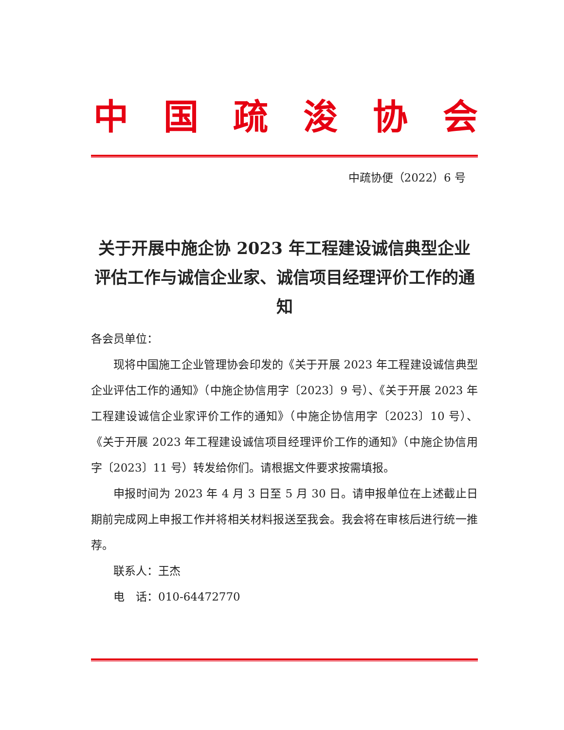中国疏浚协会
中疏协便（2022）6 号
关于开展中施企协 2023 年工程建设诚信典型企业评估工作与诚信企业家、诚信项目经理评价工作的通知
各会员单位：
现将中国施工企业管理协会印发的《关于开展 2023 年工程建设诚信典型企业评估工作的通知》（中施企协信用字〔2023〕9 号）、《关于开展 2023 年工程建设诚信企业家评价工作的通知》（中施企协信用字〔2023〕10 号）、《关于开展 2023 年工程建设诚信项目经理评价工作的通知》（中施企协信用字〔2023〕11 号）转发给你们。请根据文件要求按需填报。
申报时间为 2023 年 4 月 3 日至 5 月 30 日。请申报单位在上述截止日期前完成网上申报工作并将相关材料报送至我会。我会将在审核后进行统一推荐。
联系人：王杰
电　话：010-64472770